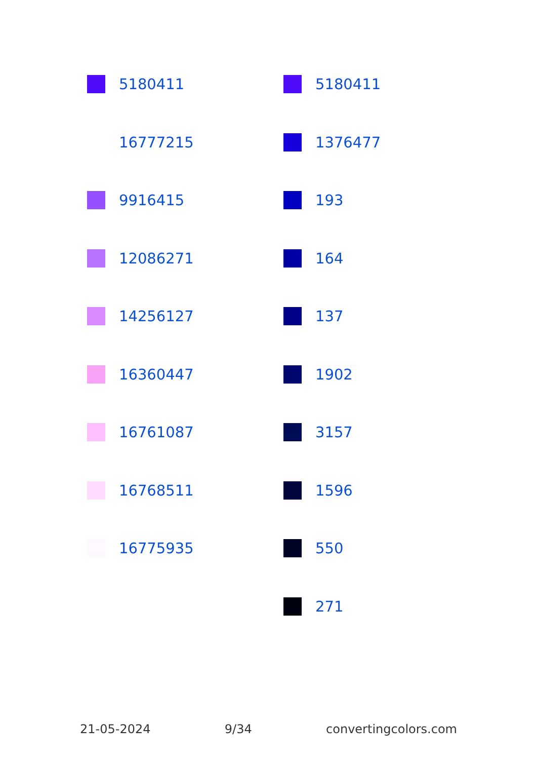5180411
16777215
9916415
12086271
14256127
16360447
16761087
16768511
16775935
5180411
1376477
193
164
137
1902
3157
1596
550
271
21-05-2024 9/34 convertingcolors.com